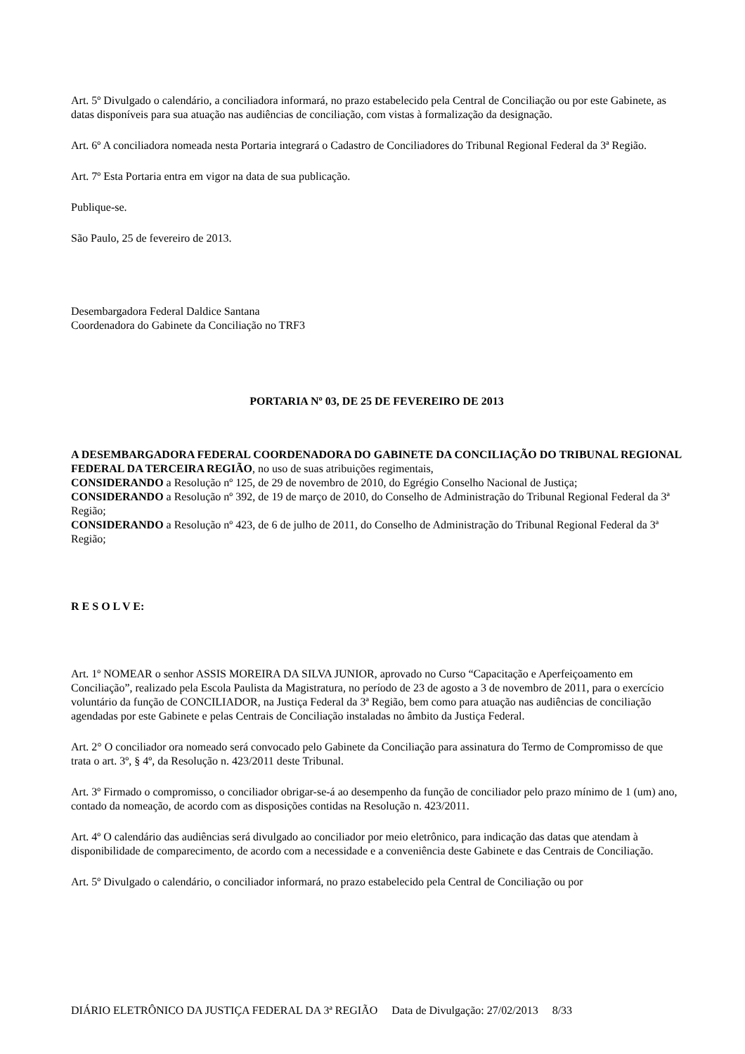Art. 5º Divulgado o calendário, a conciliadora informará, no prazo estabelecido pela Central de Conciliação ou por este Gabinete, as datas disponíveis para sua atuação nas audiências de conciliação, com vistas à formalização da designação.
Art. 6º A conciliadora nomeada nesta Portaria integrará o Cadastro de Conciliadores do Tribunal Regional Federal da 3ª Região.
Art. 7º Esta Portaria entra em vigor na data de sua publicação.
Publique-se.
São Paulo, 25 de fevereiro de 2013.
Desembargadora Federal Daldice Santana
Coordenadora do Gabinete da Conciliação no TRF3
PORTARIA Nº 03, DE 25 DE FEVEREIRO DE 2013
A DESEMBARGADORA FEDERAL COORDENADORA DO GABINETE DA CONCILIAÇÃO DO TRIBUNAL REGIONAL FEDERAL DA TERCEIRA REGIÃO, no uso de suas atribuições regimentais,
CONSIDERANDO a Resolução nº 125, de 29 de novembro de 2010, do Egrégio Conselho Nacional de Justiça;
CONSIDERANDO a Resolução nº 392, de 19 de março de 2010, do Conselho de Administração do Tribunal Regional Federal da 3ª Região;
CONSIDERANDO a Resolução nº 423, de 6 de julho de 2011, do Conselho de Administração do Tribunal Regional Federal da 3ª Região;
R E S O L V E:
Art. 1º NOMEAR o senhor ASSIS MOREIRA DA SILVA JUNIOR, aprovado no Curso “Capacitação e Aperfeiçoamento em Conciliação”, realizado pela Escola Paulista da Magistratura, no período de 23 de agosto a 3 de novembro de 2011, para o exercício voluntário da função de CONCILIADOR, na Justiça Federal da 3ª Região, bem como para atuação nas audiências de conciliação agendadas por este Gabinete e pelas Centrais de Conciliação instaladas no âmbito da Justiça Federal.
Art. 2° O conciliador ora nomeado será convocado pelo Gabinete da Conciliação para assinatura do Termo de Compromisso de que trata o art. 3º, § 4º, da Resolução n. 423/2011 deste Tribunal.
Art. 3º Firmado o compromisso, o conciliador obrigar-se-á ao desempenho da função de conciliador pelo prazo mínimo de 1 (um) ano, contado da nomeação, de acordo com as disposições contidas na Resolução n. 423/2011.
Art. 4º O calendário das audiências será divulgado ao conciliador por meio eletrônico, para indicação das datas que atendam à disponibilidade de comparecimento, de acordo com a necessidade e a conveniência deste Gabinete e das Centrais de Conciliação.
Art. 5º Divulgado o calendário, o conciliador informará, no prazo estabelecido pela Central de Conciliação ou por
DIÁRIO ELETRÔNICO DA JUSTIÇA FEDERAL DA 3ª REGIÃO Data de Divulgação: 27/02/2013 8/33